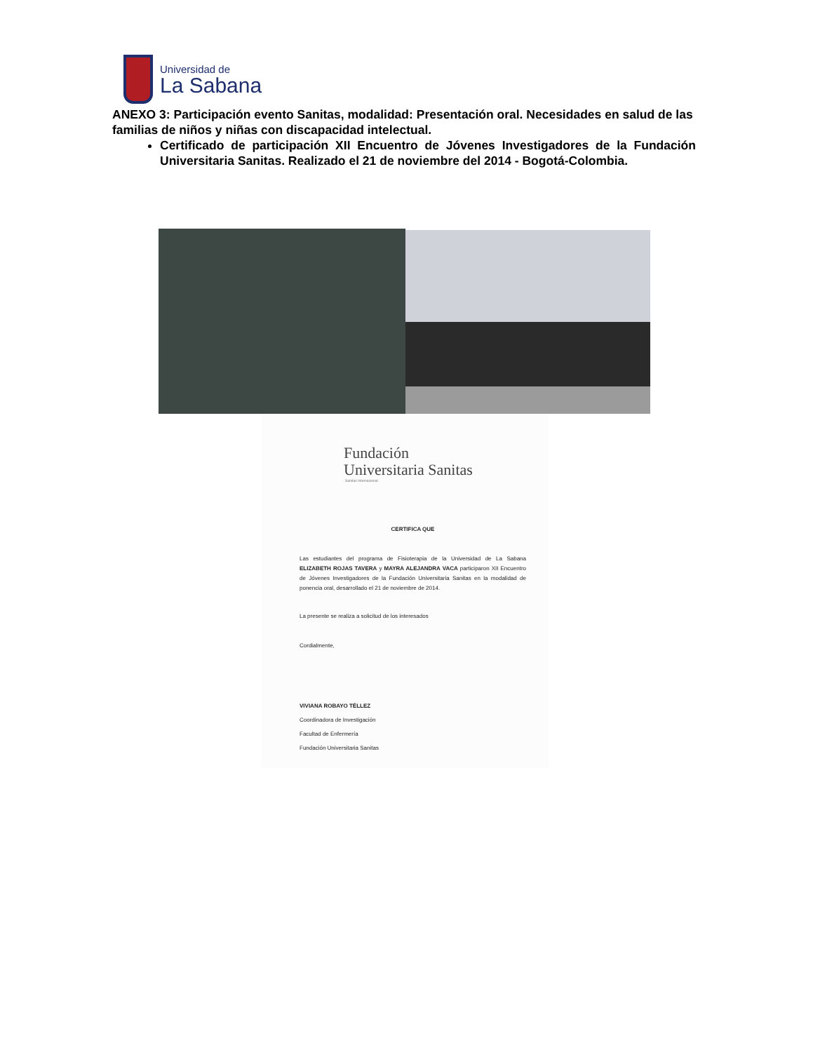Universidad de
La Sabana
ANEXO 3: Participación evento Sanitas, modalidad: Presentación oral. Necesidades en salud de las familias de niños y niñas con discapacidad intelectual.
Certificado de participación XII Encuentro de Jóvenes Investigadores de la Fundación Universitaria Sanitas. Realizado el 21 de noviembre del 2014 - Bogotá-Colombia.
Fundación
Universitaria Sanitas
Sanitas Internacional
CERTIFICA QUE
Las estudiantes del programa de Fisioterapia de la Universidad de La Sabana ELIZABETH ROJAS TAVERA y MAYRA ALEJANDRA VACA participaron XII Encuentro de Jóvenes Investigadores de la Fundación Universitaria Sanitas en la modalidad de ponencia oral, desarrollado el 21 de noviembre de 2014.
La presente se realiza a solicitud de los interesados
Cordialmente,
VIVIANA ROBAYO TÉLLEZ
Coordinadora de Investigación
Facultad de Enfermería
Fundación Universitaria Sanitas